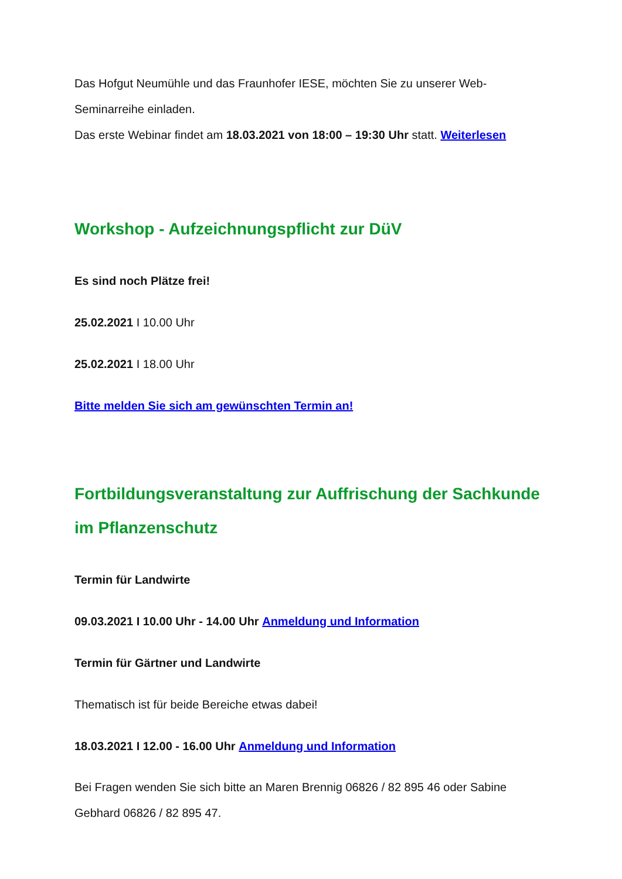Das Hofgut Neumühle und das Fraunhofer IESE, möchten Sie zu unserer Web-Seminarreihe einladen.
Das erste Webinar findet am 18.03.2021 von 18:00 – 19:30 Uhr statt. Weiterlesen
Workshop - Aufzeichnungspflicht zur DüV
Es sind noch Plätze frei!
25.02.2021 I 10.00 Uhr
25.02.2021 I 18.00 Uhr
Bitte melden Sie sich am gewünschten Termin an!
Fortbildungsveranstaltung zur Auffrischung der Sachkunde im Pflanzenschutz
Termin für Landwirte
09.03.2021 I 10.00 Uhr - 14.00 Uhr Anmeldung und Information
Termin für Gärtner und Landwirte
Thematisch ist für beide Bereiche etwas dabei!
18.03.2021 I 12.00 - 16.00 Uhr Anmeldung und Information
Bei Fragen wenden Sie sich bitte an Maren Brennig 06826 / 82 895 46 oder Sabine Gebhard 06826 / 82 895 47.